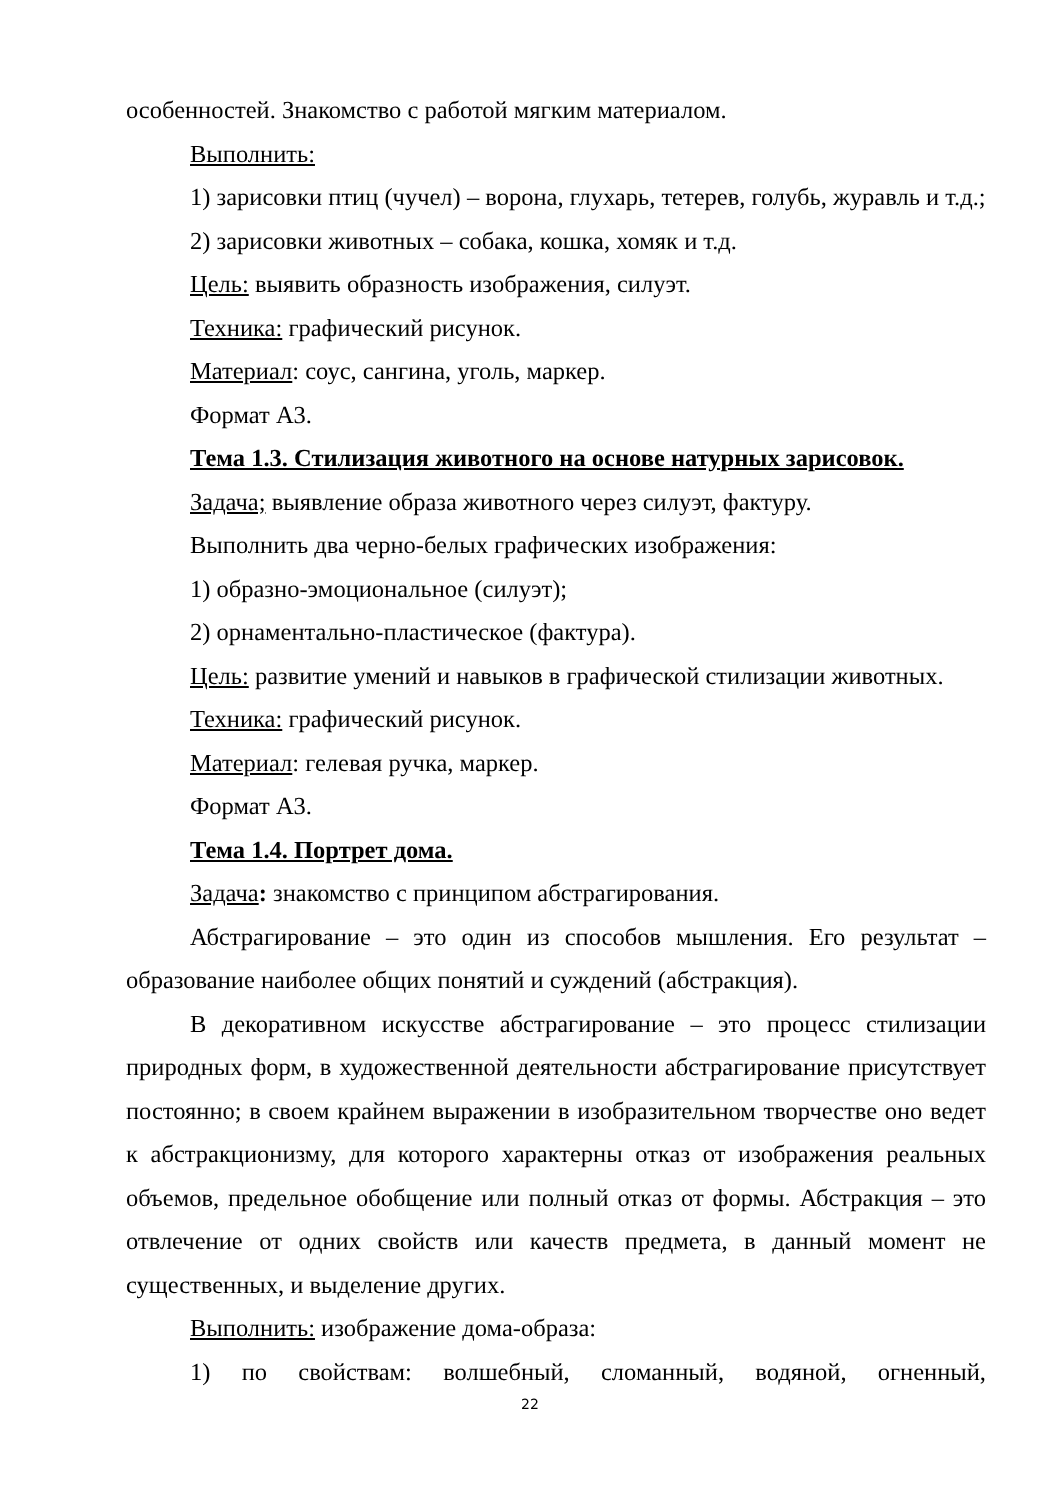особенностей. Знакомство с работой мягким материалом.
Выполнить:
1) зарисовки птиц (чучел) – ворона, глухарь, тетерев, голубь, журавль и т.д.;
2) зарисовки животных – собака, кошка, хомяк и т.д.
Цель: выявить образность изображения, силуэт.
Техника: графический рисунок.
Материал: соус, сангина, уголь, маркер.
Формат А3.
Тема 1.3. Стилизация животного на основе натурных зарисовок.
Задача; выявление образа животного через силуэт, фактуру.
Выполнить два черно-белых графических изображения:
1) образно-эмоциональное (силуэт);
2) орнаментально-пластическое (фактура).
Цель: развитие умений и навыков в графической стилизации животных.
Техника: графический рисунок.
Материал: гелевая ручка, маркер.
Формат А3.
Тема 1.4. Портрет дома.
Задача: знакомство с принципом абстрагирования.
Абстрагирование – это один из способов мышления. Его результат – образование наиболее общих понятий и суждений (абстракция).
В декоративном искусстве абстрагирование – это процесс стилизации природных форм, в художественной деятельности абстрагирование присутствует постоянно; в своем крайнем выражении в изобразительном творчестве оно ведет к абстракционизму, для которого характерны отказ от изображения реальных объемов, предельное обобщение или полный отказ от формы. Абстракция – это отвлечение от одних свойств или качеств предмета, в данный момент не существенных, и выделение других.
Выполнить: изображение дома-образа:
1) по свойствам: волшебный, сломанный, водяной, огненный,
22